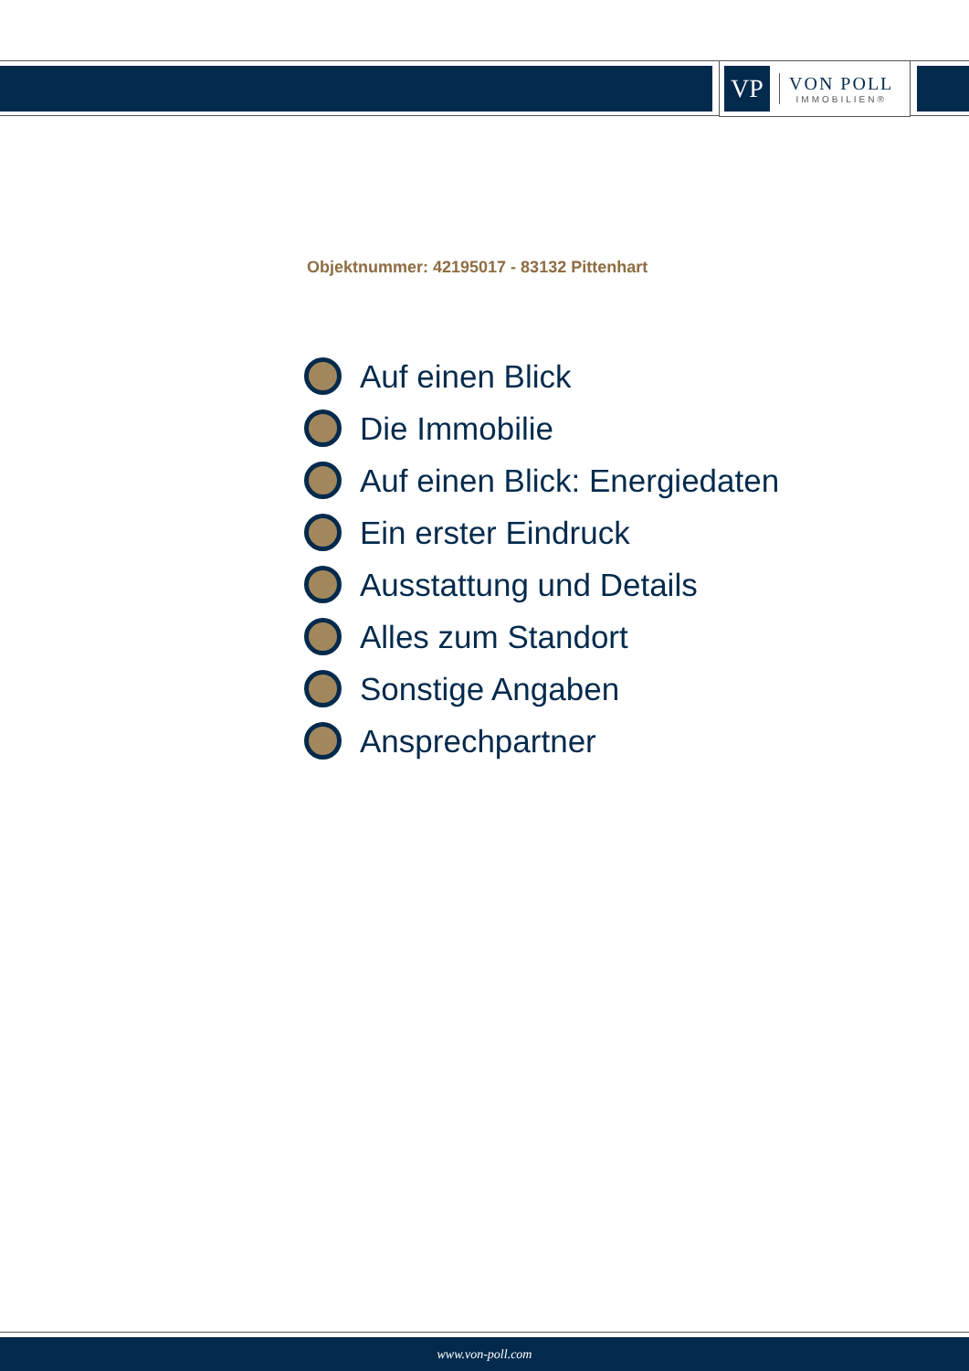VP
VON POLL
IMMOBILIEN®
Objektnummer: 42195017 - 83132 Pittenhart
Auf einen Blick
Die Immobilie
Auf einen Blick: Energiedaten
Ein erster Eindruck
Ausstattung und Details
Alles zum Standort
Sonstige Angaben
Ansprechpartner
www.von-poll.com